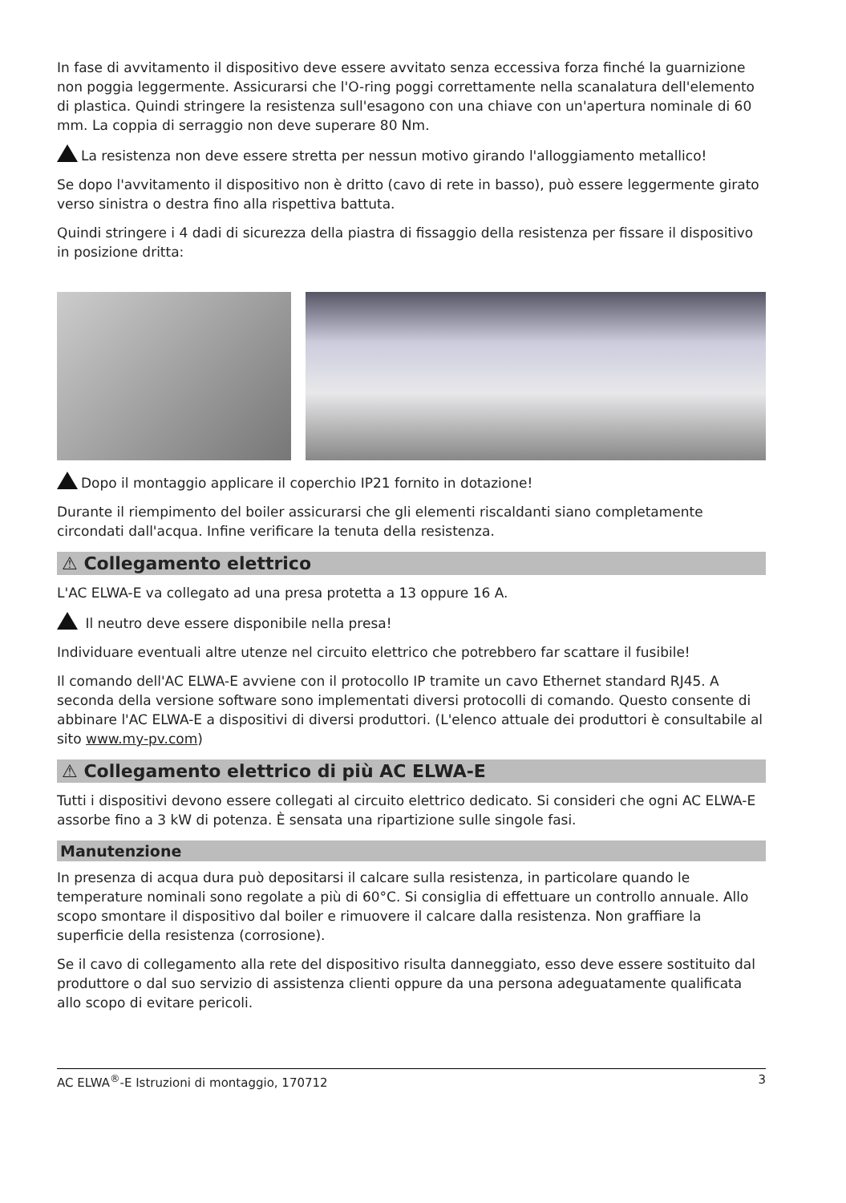In fase di avvitamento il dispositivo deve essere avvitato senza eccessiva forza finché la guarnizione non poggia leggermente. Assicurarsi che l'O-ring poggi correttamente nella scanalatura dell'elemento di plastica. Quindi stringere la resistenza sull'esagono con una chiave con un'apertura nominale di 60 mm. La coppia di serraggio non deve superare 80 Nm.
La resistenza non deve essere stretta per nessun motivo girando l'alloggiamento metallico!
Se dopo l'avvitamento il dispositivo non è dritto (cavo di rete in basso), può essere leggermente girato verso sinistra o destra fino alla rispettiva battuta.
Quindi stringere i 4 dadi di sicurezza della piastra di fissaggio della resistenza per fissare il dispositivo in posizione dritta:
Dopo il montaggio applicare il coperchio IP21 fornito in dotazione!
Durante il riempimento del boiler assicurarsi che gli elementi riscaldanti siano completamente circondati dall'acqua. Infine verificare la tenuta della resistenza.
⚠ Collegamento elettrico
L'AC ELWA-E va collegato ad una presa protetta a 13 oppure 16 A.
Il neutro deve essere disponibile nella presa!
Individuare eventuali altre utenze nel circuito elettrico che potrebbero far scattare il fusibile!
Il comando dell'AC ELWA-E avviene con il protocollo IP tramite un cavo Ethernet standard RJ45. A seconda della versione software sono implementati diversi protocolli di comando. Questo consente di abbinare l'AC ELWA-E a dispositivi di diversi produttori. (L'elenco attuale dei produttori è consultabile al sito www.my-pv.com)
⚠ Collegamento elettrico di più AC ELWA-E
Tutti i dispositivi devono essere collegati al circuito elettrico dedicato. Si consideri che ogni AC ELWA-E assorbe fino a 3 kW di potenza. È sensata una ripartizione sulle singole fasi.
Manutenzione
In presenza di acqua dura può depositarsi il calcare sulla resistenza, in particolare quando le temperature nominali sono regolate a più di 60°C. Si consiglia di effettuare un controllo annuale. Allo scopo smontare il dispositivo dal boiler e rimuovere il calcare dalla resistenza. Non graffiare la superficie della resistenza (corrosione).
Se il cavo di collegamento alla rete del dispositivo risulta danneggiato, esso deve essere sostituito dal produttore o dal suo servizio di assistenza clienti oppure da una persona adeguatamente qualificata allo scopo di evitare pericoli.
AC ELWA<sup>®</sup>-E Istruzioni di montaggio, 170712 3